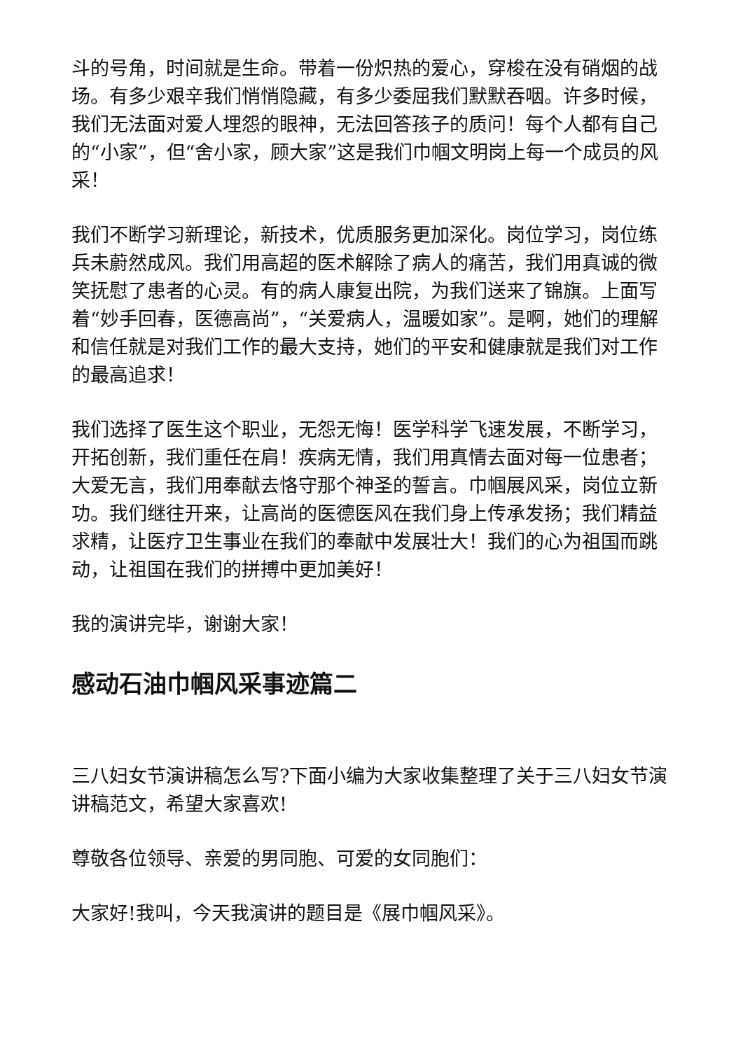斗的号角，时间就是生命。带着一份炽热的爱心，穿梭在没有硝烟的战场。有多少艰辛我们悄悄隐藏，有多少委屈我们默默吞咽。许多时候，我们无法面对爱人埋怨的眼神，无法回答孩子的质问！每个人都有自己的“小家”，但“舍小家，顾大家”这是我们巾帼文明岗上每一个成员的风采！
我们不断学习新理论，新技术，优质服务更加深化。岗位学习，岗位练兵未蔚然成风。我们用高超的医术解除了病人的痛苦，我们用真诚的微笑抚慰了患者的心灵。有的病人康复出院，为我们送来了锦旗。上面写着“妙手回春，医德高尚”，“关爱病人，温暖如家”。是啊，她们的理解和信任就是对我们工作的最大支持，她们的平安和健康就是我们对工作的最高追求！
我们选择了医生这个职业，无怨无悔！医学科学飞速发展，不断学习，开拓创新，我们重任在肩！疾病无情，我们用真情去面对每一位患者；大爱无言，我们用奉献去恪守那个神圣的誓言。巾帼展风采，岗位立新功。我们继往开来，让高尚的医德医风在我们身上传承发扬；我们精益求精，让医疗卫生事业在我们的奉献中发展壮大！我们的心为祖国而跳动，让祖国在我们的拼搏中更加美好！
我的演讲完毕，谢谢大家！
感动石油巾帼风采事迹篇二
三八妇女节演讲稿怎么写?下面小编为大家收集整理了关于三八妇女节演讲稿范文，希望大家喜欢!
尊敬各位领导、亲爱的男同胞、可爱的女同胞们：
大家好!我叫，今天我演讲的题目是《展巾帼风采》。